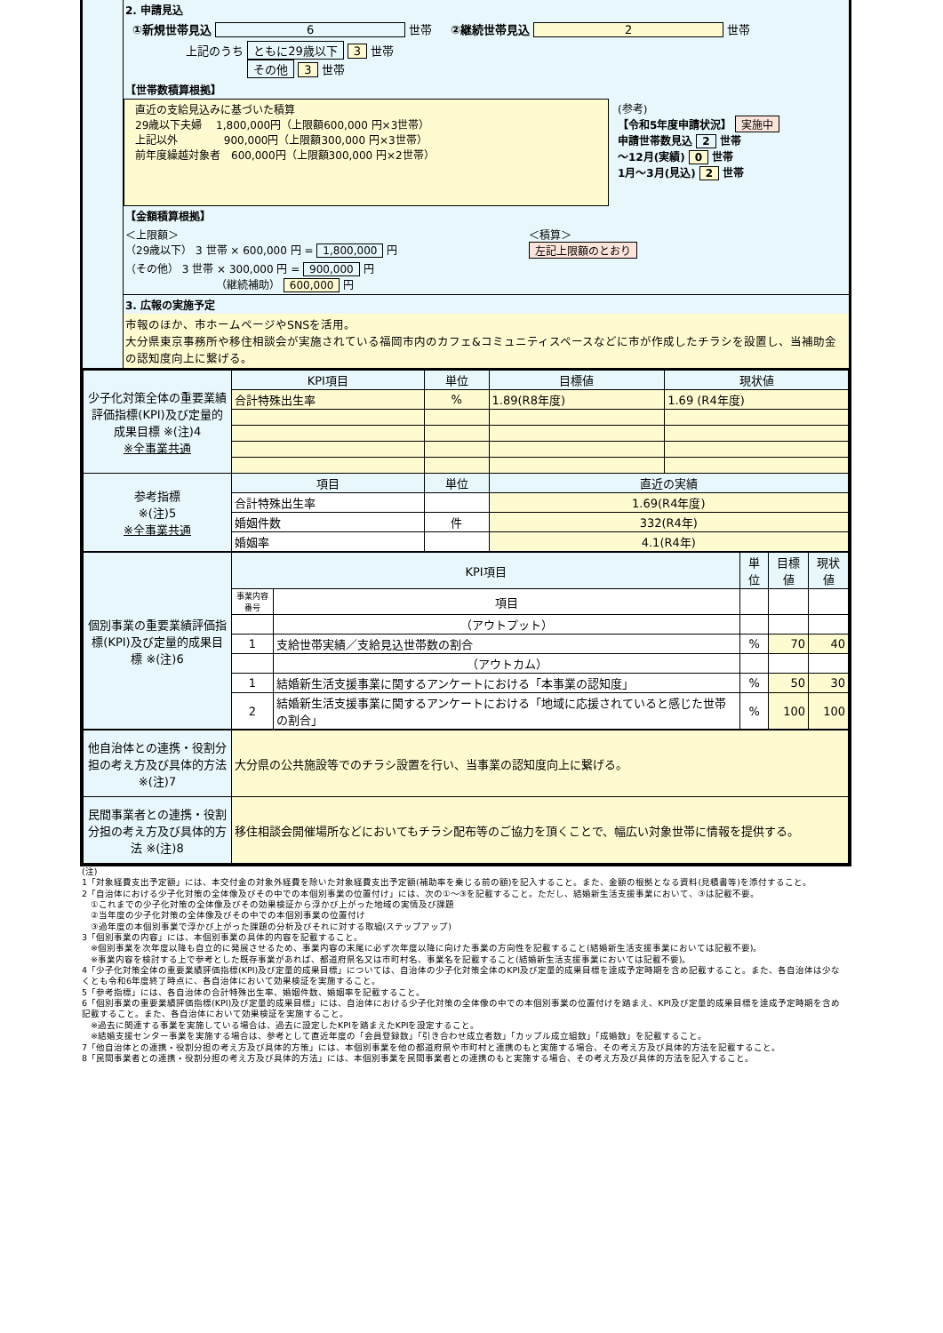2. 申請見込
①新規世帯見込 6 世帯 ②継続世帯見込 2 世帯
上記のうち ともに29歳以下 3 世帯
　　　　　 その他 3 世帯
【世帯数積算根拠】
直近の支給見込みに基づいた積算
29歳以下夫婦　 1,800,000円（上限額600,000 円×3世帯）
上記以外　　　　 900,000円（上限額300,000 円×3世帯）
前年度繰越対象者　600,000円（上限額300,000 円×2世帯）
(参考)
【令和5年度申請状況】 実施中
申請世帯数見込 2 世帯
～12月(実績) 0 世帯
1月～3月(見込) 2 世帯
【金額積算根拠】
＜上限額＞
（29歳以下） 3 世帯 × 600,000 円 = 1,800,000 円
（その他） 3 世帯 × 300,000 円 = 900,000 円
　　　　　　　　　（継続補助） 600,000 円
＜積算＞
左記上限額のとおり
3. 広報の実施予定
市報のほか、市ホームページやSNSを活用。
大分県東京事務所や移住相談会が実施されている福岡市内のカフェ&コミュニティスペースなどに市が作成したチラシを設置し、当補助金の認知度向上に繋げる。
| 少子化対策全体の重要業績評価指標(KPI)及び定量的成果目標 ※(注)4 ※全事業共通 | KPI項目 | 単位 | 目標値 | 現状値 |
| | 合計特殊出生率 | % | 1.89(R8年度) | 1.69 (R4年度) |
| 参考指標 ※(注)5 ※全事業共通 | 項目 | 単位 | 直近の実績 | |
| | 合計特殊出生率 | | 1.69(R4年度) | |
| | 婚姻件数 | 件 | 332(R4年) | |
| | 婚姻率 | | 4.1(R4年) | |
| 個別事業の重要業績評価指標(KPI)及び定量的成果目標 ※(注)6 | KPI項目 | | 単位 | 目標値 | 現状値 |
| | 事業内容番号 | 項目 | | | |
| | | （アウトプット） | | | |
| | 1 | 支給世帯実績／支給見込世帯数の割合 | % | 70 | 40 |
| | | （アウトカム） | | | |
| | 1 | 結婚新生活支援事業に関するアンケートにおける「本事業の認知度」 | % | 50 | 30 |
| | 2 | 結婚新生活支援事業に関するアンケートにおける「地域に応援されていると感じた世帯の割合」 | % | 100 | 100 |
| 他自治体との連携・役割分担の考え方及び具体的方法 ※(注)7 | 大分県の公共施設等でのチラシ設置を行い、当事業の認知度向上に繋げる。 |
| 民間事業者との連携・役割分担の考え方及び具体的方法 ※(注)8 | 移住相談会開催場所などにおいてもチラシ配布等のご協力を頂くことで、幅広い対象世帯に情報を提供する。 |
(注)
1「対象経費支出予定額」には、本交付金の対象外経費を除いた対象経費支出予定額(補助率を乗じる前の額)を記入すること。また、金額の根拠となる資料(見積書等)を添付すること。
2「自治体における少子化対策の全体像及びその中での本個別事業の位置付け」には、次の①～③を記載すること。ただし、結婚新生活支援事業において、③は記載不要。
　①これまでの少子化対策の全体像及びその効果検証から浮かび上がった地域の実情及び課題
　②当年度の少子化対策の全体像及びその中での本個別事業の位置付け
　③過年度の本個別事業で浮かび上がった課題の分析及びそれに対する取組(ステップアップ)
3「個別事業の内容」には、本個別事業の具体的内容を記載すること。
　※個別事業を次年度以降も自立的に発展させるため、事業内容の末尾に必ず次年度以降に向けた事業の方向性を記載すること(結婚新生活支援事業においては記載不要)。
　※事業内容を検討する上で参考とした既存事業があれば、都道府県名又は市町村名、事業名を記載すること(結婚新生活支援事業においては記載不要)。
4「少子化対策全体の重要業績評価指標(KPI)及び定量的成果目標」については、自治体の少子化対策全体のKPI及び定量的成果目標を達成予定時期を含め記載すること。また、各自治体は少なくとも令和6年度終了時点に、各自治体において効果検証を実施すること。
5「参考指標」には、各自治体の合計特殊出生率、婚姻件数、婚姻率を記載すること。
6「個別事業の重要業績評価指標(KPI)及び定量的成果目標」には、自治体における少子化対策の全体像の中での本個別事業の位置付けを踏まえ、KPI及び定量的成果目標を達成予定時期を含め記載すること。また、各自治体において効果検証を実施すること。
　※過去に関連する事業を実施している場合は、過去に設定したKPIを踏まえたKPIを設定すること。
　※結婚支援センター事業を実施する場合は、参考として直近年度の「会員登録数」「引き合わせ成立者数」「カップル成立組数」「成婚数」を記載すること。
7「他自治体との連携・役割分担の考え方及び具体的方策」には、本個別事業を他の都道府県や市町村と連携のもと実施する場合、その考え方及び具体的方法を記載すること。
8「民間事業者との連携・役割分担の考え方及び具体的方法」には、本個別事業を民間事業者との連携のもと実施する場合、その考え方及び具体的方法を記入すること。